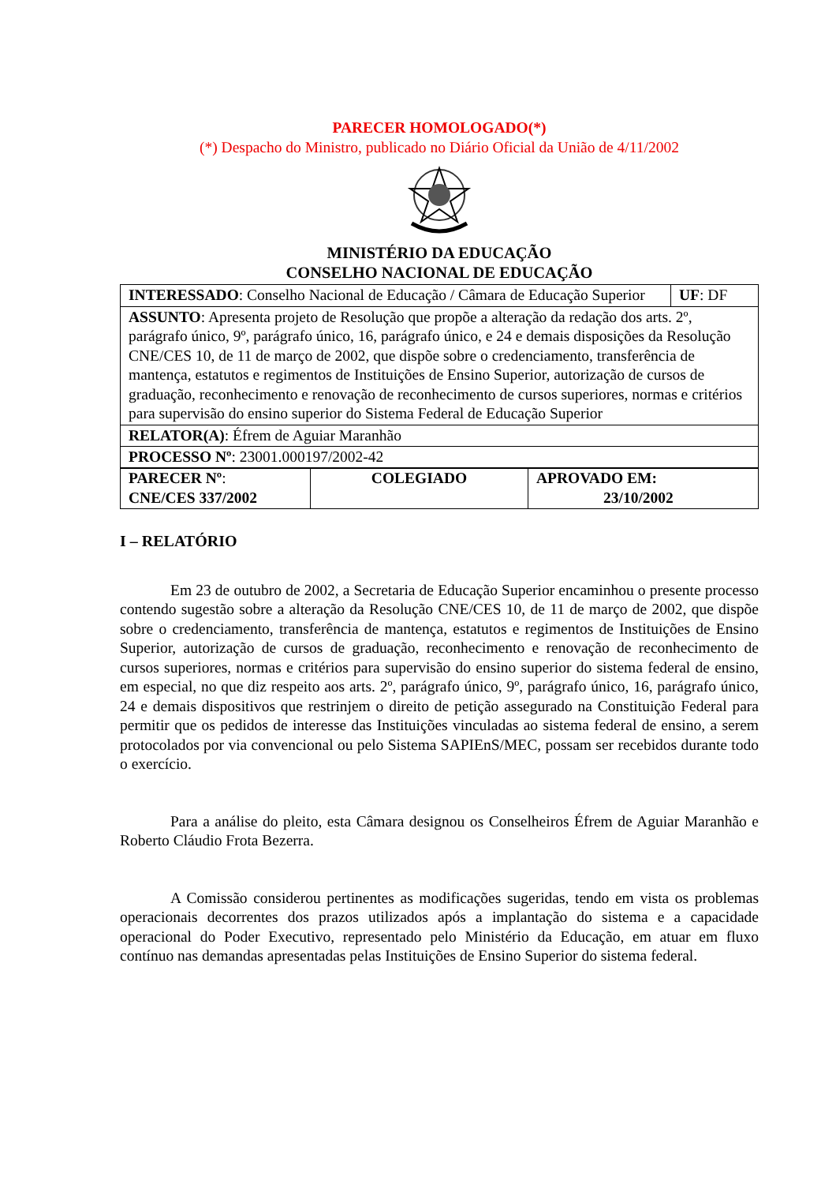PARECER HOMOLOGADO(*)
(*) Despacho do Ministro, publicado no Diário Oficial da União de 4/11/2002
MINISTÉRIO DA EDUCAÇÃO
CONSELHO NACIONAL DE EDUCAÇÃO
| INTERESSADO : Conselho Nacional de Educação / Câmara de Educação Superior | UF : DF |
| ASSUNTO : Apresenta projeto de Resolução que propõe a alteração da redação dos arts. 2º, parágrafo único, 9º, parágrafo único, 16, parágrafo único, e 24 e demais disposições da Resolução CNE/CES 10, de 11 de março de 2002, que dispõe sobre o credenciamento, transferência de mantença, estatutos e regimentos de Instituições de Ensino Superior, autorização de cursos de graduação, reconhecimento e renovação de reconhecimento de cursos superiores, normas e critérios para supervisão do ensino superior do Sistema Federal de Educação Superior | |
| RELATOR(A) : Éfrem de Aguiar Maranhão | |
| PROCESSO Nº : 23001.000197/2002-42 | |
| PARECER Nº : CNE/CES 337/2002 | COLEGIADO | APROVADO EM: 23/10/2002 |
I – RELATÓRIO
Em 23 de outubro de 2002, a Secretaria de Educação Superior encaminhou o presente processo contendo sugestão sobre a alteração da Resolução CNE/CES 10, de 11 de março de 2002, que dispõe sobre o credenciamento, transferência de mantença, estatutos e regimentos de Instituições de Ensino Superior, autorização de cursos de graduação, reconhecimento e renovação de reconhecimento de cursos superiores, normas e critérios para supervisão do ensino superior do sistema federal de ensino, em especial, no que diz respeito aos arts. 2º, parágrafo único, 9º, parágrafo único, 16, parágrafo único, 24 e demais dispositivos que restrinjem o direito de petição assegurado na Constituição Federal para permitir que os pedidos de interesse das Instituições vinculadas ao sistema federal de ensino, a serem protocolados por via convencional ou pelo Sistema SAPIEnS/MEC, possam ser recebidos durante todo o exercício.
Para a análise do pleito, esta Câmara designou os Conselheiros Éfrem de Aguiar Maranhão e Roberto Cláudio Frota Bezerra.
A Comissão considerou pertinentes as modificações sugeridas, tendo em vista os problemas operacionais decorrentes dos prazos utilizados após a implantação do sistema e a capacidade operacional do Poder Executivo, representado pelo Ministério da Educação, em atuar em fluxo contínuo nas demandas apresentadas pelas Instituições de Ensino Superior do sistema federal.